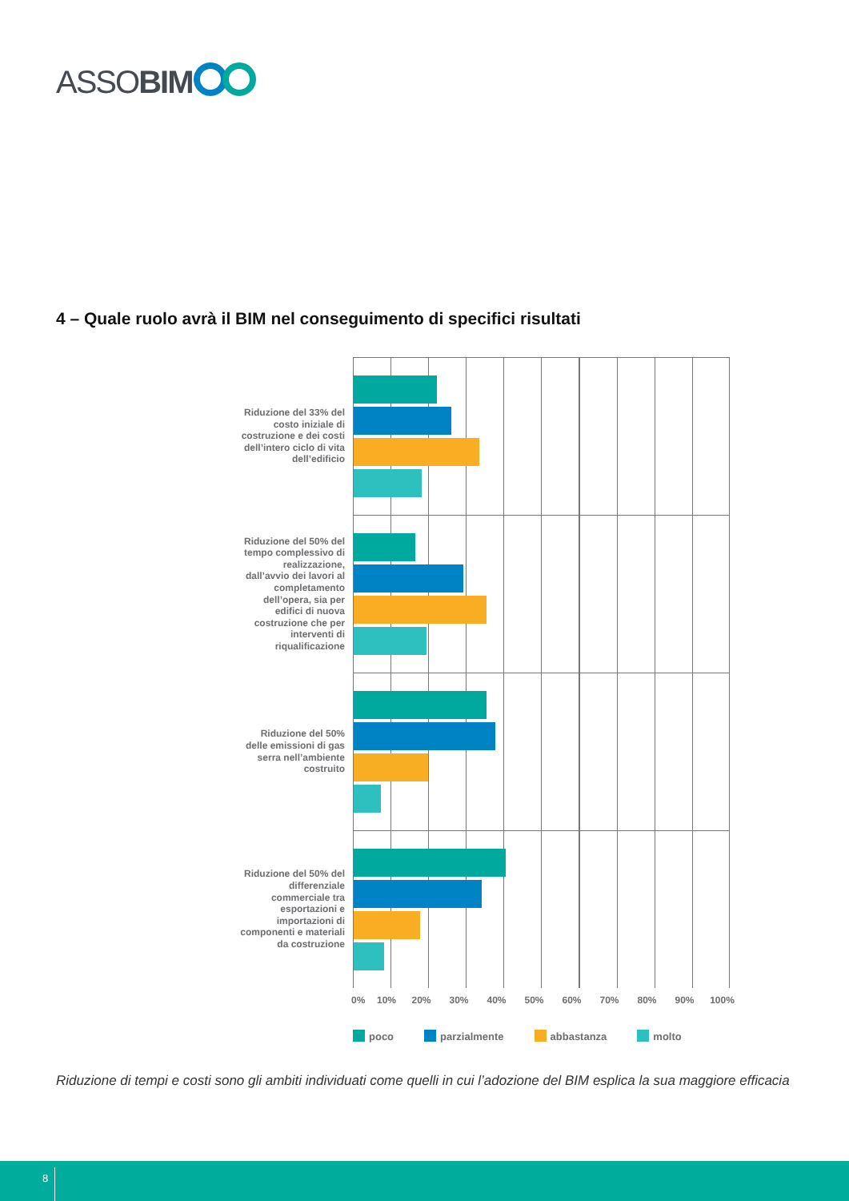ASSOBIM
4 – Quale ruolo avrà il BIM nel conseguimento di specifici risultati
Riduzione del 33% del costo iniziale di costruzione e dei costi dell’intero ciclo di vita dell’edificio
Riduzione del 50% del tempo complessivo di realizzazione, dall’avvio dei lavori al completamento dell’opera, sia per edifici di nuova costruzione che per interventi di riqualificazione
Riduzione del 50% delle emissioni di gas serra nell’ambiente costruito
Riduzione del 50% del differenziale commerciale tra esportazioni e importazioni di componenti e materiali da costruzione
0% 10% 20% 30% 40% 50% 60% 70% 80% 90% 100%
poco parzialmente abbastanza molto
Riduzione di tempi e costi sono gli ambiti individuati come quelli in cui l’adozione del BIM esplica la sua maggiore efficacia
8